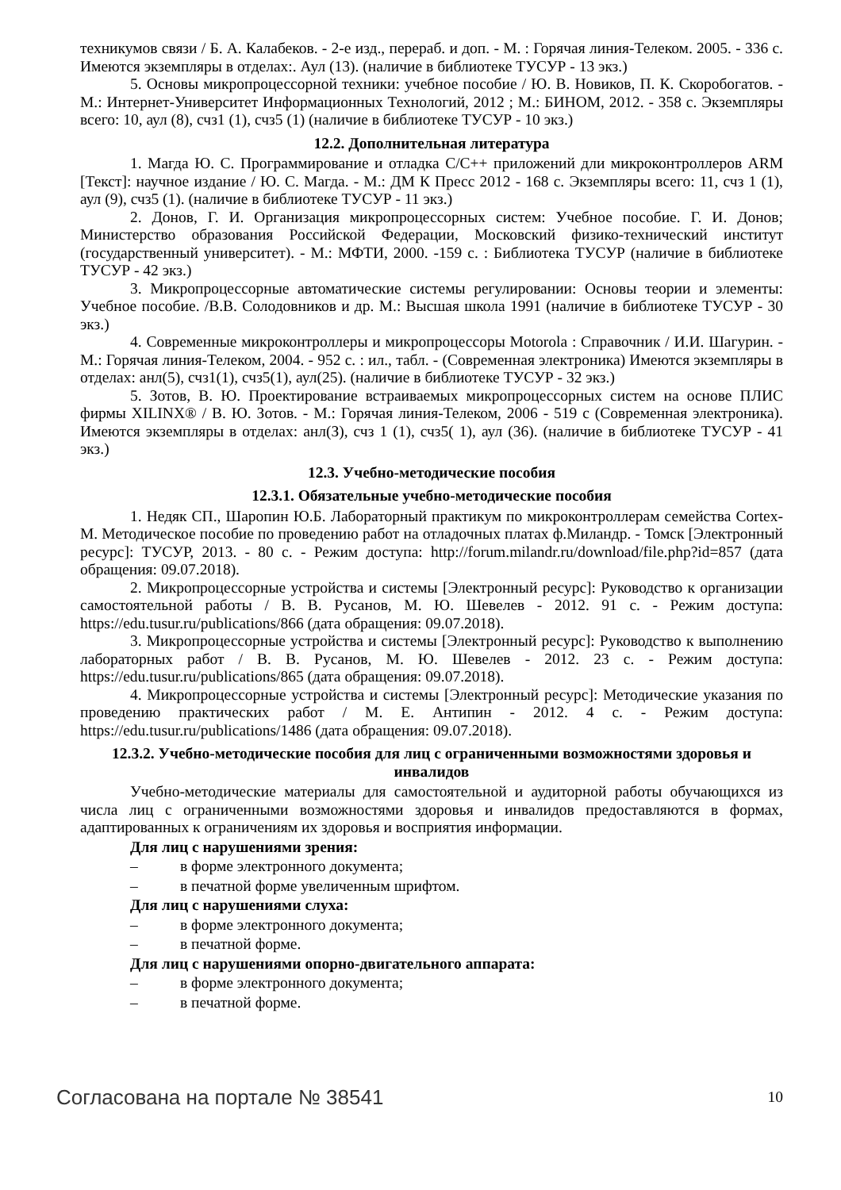техникумов связи / Б. А. Калабеков. - 2-е изд., перераб. и доп. - М. : Горячая линия-Телеком. 2005. - 336 с. Имеются экземпляры в отделах:. Аул (13). (наличие в библиотеке ТУСУР - 13 экз.)
5. Основы микропроцессорной техники: учебное пособие / Ю. В. Новиков, П. К. Скоробогатов. - М.: Интернет-Университет Информационных Технологий, 2012 ; М.: БИНОМ, 2012. - 358 с. Экземпляры всего: 10, аул (8), счз1 (1), счз5 (1) (наличие в библиотеке ТУСУР - 10 экз.)
12.2. Дополнительная литература
1. Магда Ю. С. Программирование и отладка С/С++ приложений дли микроконтроллеров ARM [Текст]: научное издание / Ю. С. Магда. - М.: ДМ К Пресс 2012 - 168 с. Экземпляры всего: 11, счз 1 (1), аул (9), счз5 (1). (наличие в библиотеке ТУСУР - 11 экз.)
2. Донов, Г. И. Организация микропроцессорных систем: Учебное пособие. Г. И. Донов; Министерство образования Российской Федерации, Московский физико-технический институт (государственный университет). - М.: МФТИ, 2000. -159 с. : Библиотека ТУСУР (наличие в библиотеке ТУСУР - 42 экз.)
3. Микропроцессорные автоматические системы регулировании: Основы теории и элементы: Учебное пособие. /В.В. Солодовников и др. М.: Высшая школа 1991 (наличие в библиотеке ТУСУР - 30 экз.)
4. Современные микроконтроллеры и микропроцессоры Motorola : Справочник / И.И. Шагурин. - М.: Горячая линия-Телеком, 2004. - 952 с. : ил., табл. - (Современная электроника) Имеются экземпляры в отделах: анл(5), счз1(1), счз5(1), аул(25). (наличие в библиотеке ТУСУР - 32 экз.)
5. Зотов, В. Ю. Проектирование встраиваемых микропроцессорных систем на основе ПЛИС фирмы XILINX® / В. Ю. Зотов. - М.: Горячая линия-Телеком, 2006 - 519 с (Современная электроника). Имеются экземпляры в отделах: анл(З), счз 1 (1), счз5( 1), аул (36). (наличие в библиотеке ТУСУР - 41 экз.)
12.3. Учебно-методические пособия
12.3.1. Обязательные учебно-методические пособия
1. Недяк СП., Шаропин Ю.Б. Лабораторный практикум по микроконтроллерам семейства Cortex-M. Методическое пособие по проведению работ на отладочных платах ф.Миландр. - Томск [Электронный ресурс]: ТУСУР, 2013. - 80 с. - Режим доступа: http://forum.milandr.ru/download/file.php?id=857 (дата обращения: 09.07.2018).
2. Микропроцессорные устройства и системы [Электронный ресурс]: Руководство к организации самостоятельной работы / В. В. Русанов, М. Ю. Шевелев - 2012. 91 с. - Режим доступа: https://edu.tusur.ru/publications/866 (дата обращения: 09.07.2018).
3. Микропроцессорные устройства и системы [Электронный ресурс]: Руководство к выполнению лабораторных работ / В. В. Русанов, М. Ю. Шевелев - 2012. 23 с. - Режим доступа: https://edu.tusur.ru/publications/865 (дата обращения: 09.07.2018).
4. Микропроцессорные устройства и системы [Электронный ресурс]: Методические указания по проведению практических работ / М. Е. Антипин - 2012. 4 с. - Режим доступа: https://edu.tusur.ru/publications/1486 (дата обращения: 09.07.2018).
12.3.2. Учебно-методические пособия для лиц с ограниченными возможностями здоровья и инвалидов
Учебно-методические материалы для самостоятельной и аудиторной работы обучающихся из числа лиц с ограниченными возможностями здоровья и инвалидов предоставляются в формах, адаптированных к ограничениям их здоровья и восприятия информации.
Для лиц с нарушениями зрения:
– в форме электронного документа;
– в печатной форме увеличенным шрифтом.
Для лиц с нарушениями слуха:
– в форме электронного документа;
– в печатной форме.
Для лиц с нарушениями опорно-двигательного аппарата:
– в форме электронного документа;
– в печатной форме.
Согласована на портале № 38541 10